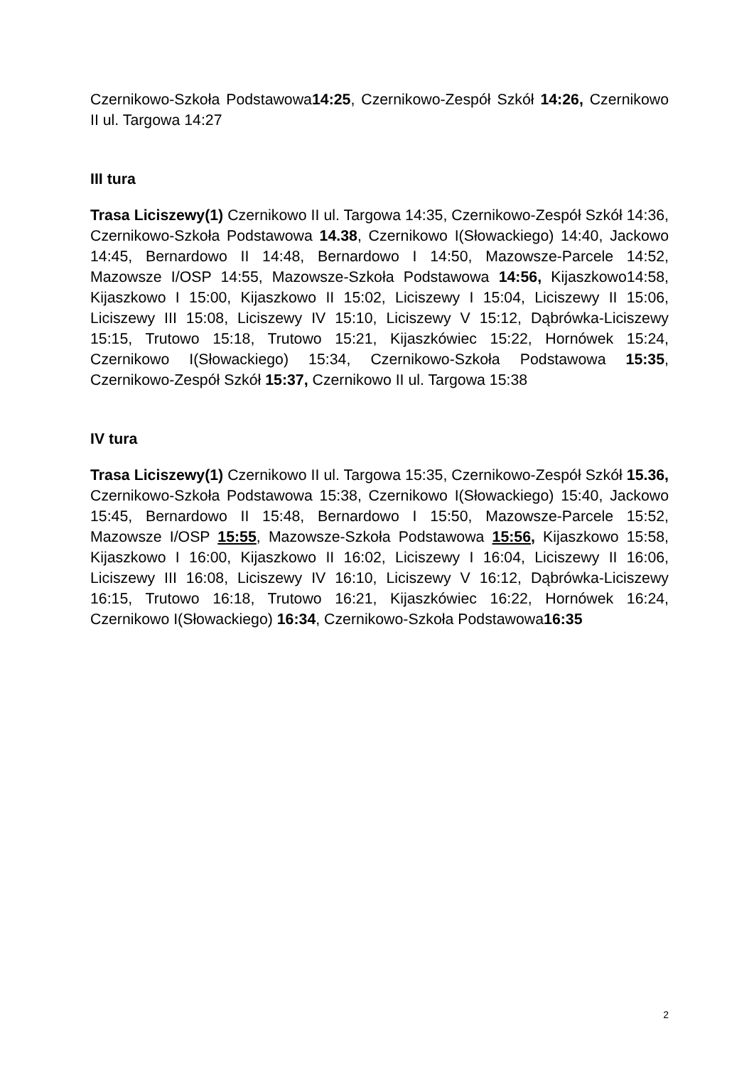Czernikowo-Szkoła Podstawowa14:25, Czernikowo-Zespół Szkół 14:26, Czernikowo II ul. Targowa 14:27
III tura
Trasa Liciszewy(1) Czernikowo II ul. Targowa 14:35, Czernikowo-Zespół Szkół 14:36, Czernikowo-Szkoła Podstawowa 14.38, Czernikowo I(Słowackiego) 14:40, Jackowo 14:45, Bernardowo II 14:48, Bernardowo I 14:50, Mazowsze-Parcele 14:52, Mazowsze I/OSP 14:55, Mazowsze-Szkoła Podstawowa 14:56, Kijaszkowo14:58, Kijaszkowo I 15:00, Kijaszkowo II 15:02, Liciszewy I 15:04, Liciszewy II 15:06, Liciszewy III 15:08, Liciszewy IV 15:10, Liciszewy V 15:12, Dąbrówka-Liciszewy 15:15, Trutowo 15:18, Trutowo 15:21, Kijaszkówiec 15:22, Hornówek 15:24, Czernikowo I(Słowackiego) 15:34, Czernikowo-Szkoła Podstawowa 15:35, Czernikowo-Zespół Szkół 15:37, Czernikowo II ul. Targowa 15:38
IV tura
Trasa Liciszewy(1) Czernikowo II ul. Targowa 15:35, Czernikowo-Zespół Szkół 15.36, Czernikowo-Szkoła Podstawowa 15:38, Czernikowo I(Słowackiego) 15:40, Jackowo 15:45, Bernardowo II 15:48, Bernardowo I 15:50, Mazowsze-Parcele 15:52, Mazowsze I/OSP 15:55, Mazowsze-Szkoła Podstawowa 15:56, Kijaszkowo 15:58, Kijaszkowo I 16:00, Kijaszkowo II 16:02, Liciszewy I 16:04, Liciszewy II 16:06, Liciszewy III 16:08, Liciszewy IV 16:10, Liciszewy V 16:12, Dąbrówka-Liciszewy 16:15, Trutowo 16:18, Trutowo 16:21, Kijaszkówiec 16:22, Hornówek 16:24, Czernikowo I(Słowackiego) 16:34, Czernikowo-Szkoła Podstawowa16:35
2